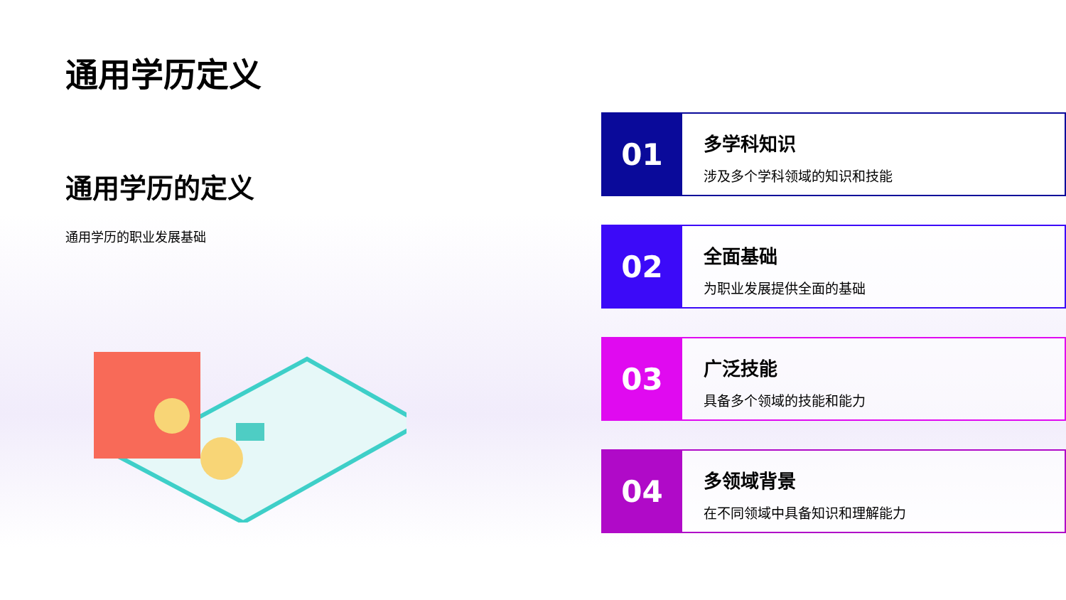通用学历定义
通用学历的定义
通用学历的职业发展基础
01
多学科知识
涉及多个学科领域的知识和技能
02
全面基础
为职业发展提供全面的基础
03
广泛技能
具备多个领域的技能和能力
04
多领域背景
在不同领域中具备知识和理解能力